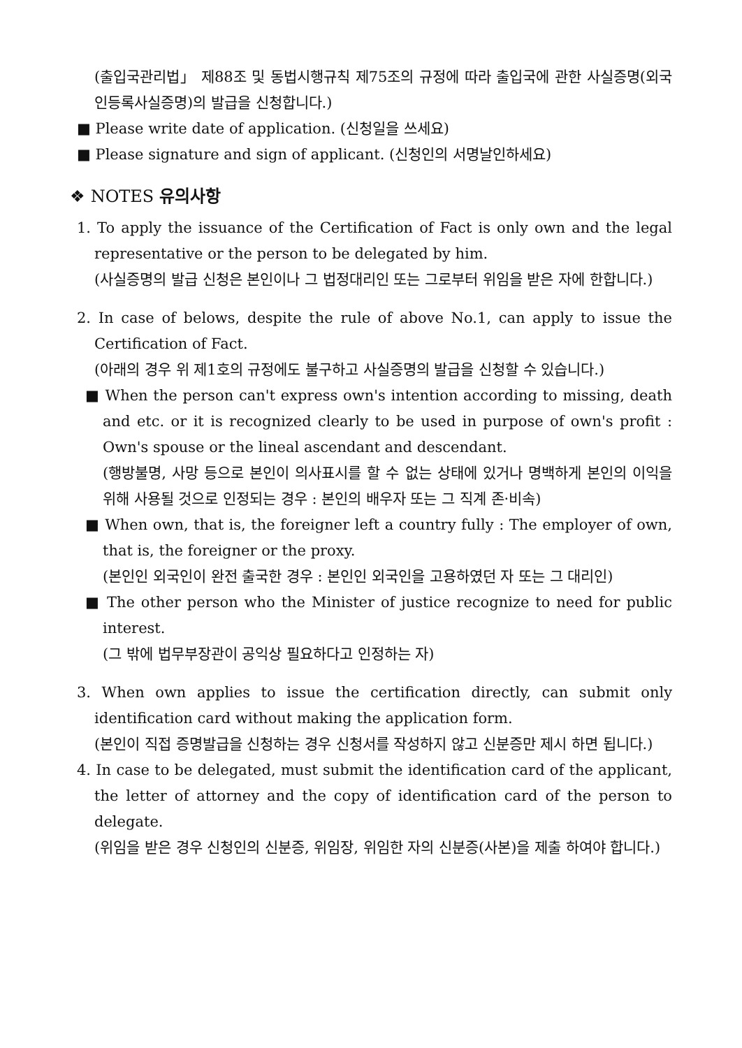(출입국관리법」 제88조 및 동법시행규칙 제75조의 규정에 따라 출입국에 관한 사실증명(외국인등록사실증명)의 발급을 신청합니다.)
■ Please write date of application. (신청일을 쓰세요)
■ Please signature and sign of applicant. (신청인의 서명날인하세요)
❖ NOTES 유의사항
1. To apply the issuance of the Certification of Fact is only own and the legal representative or the person to be delegated by him.
(사실증명의 발급 신청은 본인이나 그 법정대리인 또는 그로부터 위임을 받은 자에 한합니다.)
2. In case of belows, despite the rule of above No.1, can apply to issue the Certification of Fact.
(아래의 경우 위 제1호의 규정에도 불구하고 사실증명의 발급을 신청할 수 있습니다.)
■ When the person can't express own's intention according to missing, death and etc. or it is recognized clearly to be used in purpose of own's profit : Own's spouse or the lineal ascendant and descendant.
(행방불명, 사망 등으로 본인이 의사표시를 할 수 없는 상태에 있거나 명백하게 본인의 이익을 위해 사용될 것으로 인정되는 경우 : 본인의 배우자 또는 그 직계 존·비속)
■ When own, that is, the foreigner left a country fully : The employer of own, that is, the foreigner or the proxy.
(본인인 외국인이 완전 출국한 경우 : 본인인 외국인을 고용하였던 자 또는 그 대리인)
■ The other person who the Minister of justice recognize to need for public interest.
(그 밖에 법무부장관이 공익상 필요하다고 인정하는 자)
3. When own applies to issue the certification directly, can submit only identification card without making the application form.
(본인이 직접 증명발급을 신청하는 경우 신청서를 작성하지 않고 신분증만 제시 하면 됩니다.)
4. In case to be delegated, must submit the identification card of the applicant, the letter of attorney and the copy of identification card of the person to delegate.
(위임을 받은 경우 신청인의 신분증, 위임장, 위임한 자의 신분증(사본)을 제출 하여야 합니다.)